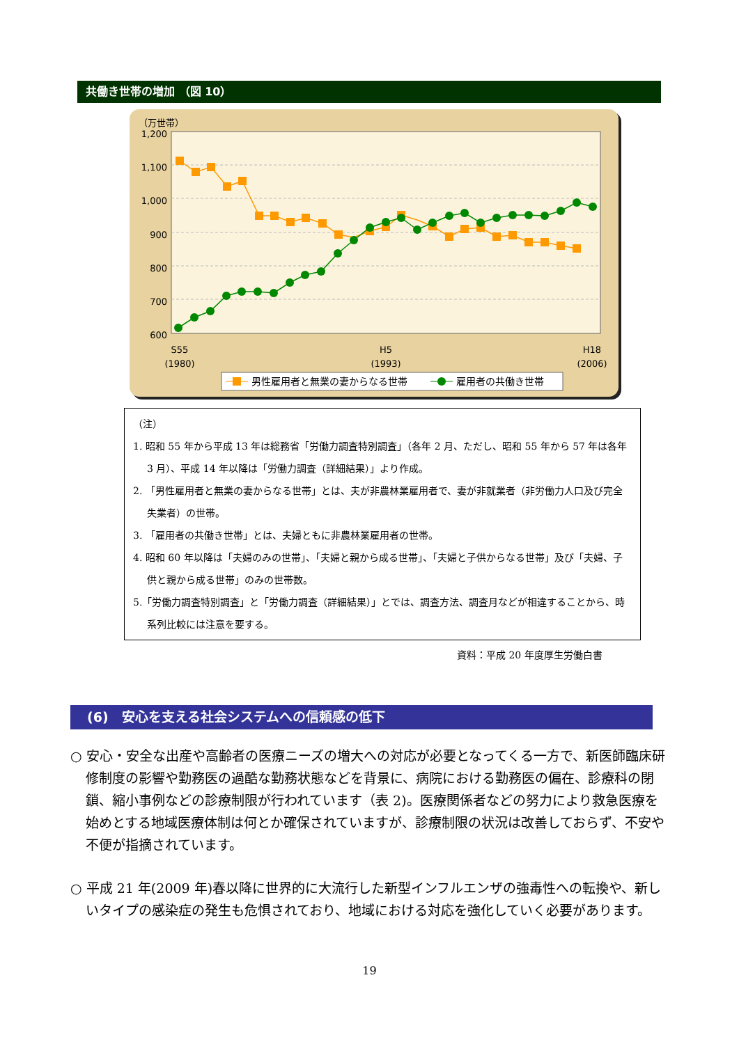共働き世帯の増加 （図 10）
1,200
1,100
1,000
900
800
700
600
（万世帯）
S55
(1980)
H5
(1993)
H18
(2006)
男性雇用者と無業の妻からなる世帯
雇用者の共働き世帯
（注）
1. 昭和 55 年から平成 13 年は総務省「労働力調査特別調査」（各年 2 月、ただし、昭和 55 年から 57 年は各年 3 月）、平成 14 年以降は「労働力調査（詳細結果）」より作成。
2. 「男性雇用者と無業の妻からなる世帯」とは、夫が非農林業雇用者で、妻が非就業者（非労働力人口及び完全失業者）の世帯。
3. 「雇用者の共働き世帯」とは、夫婦ともに非農林業雇用者の世帯。
4. 昭和 60 年以降は「夫婦のみの世帯」、「夫婦と親から成る世帯」、「夫婦と子供からなる世帯」及び「夫婦、子供と親から成る世帯」のみの世帯数。
5.「労働力調査特別調査」と「労働力調査（詳細結果）」とでは、調査方法、調査月などが相違することから、時系列比較には注意を要する。
資料：平成 20 年度厚生労働白書
(6)　安心を支える社会システムへの信頼感の低下
○ 安心・安全な出産や高齢者の医療ニーズの増大への対応が必要となってくる一方で、新医師臨床研修制度の影響や勤務医の過酷な勤務状態などを背景に、病院における勤務医の偏在、診療科の閉鎖、縮小事例などの診療制限が行われています（表 2)。医療関係者などの努力により救急医療を始めとする地域医療体制は何とか確保されていますが、診療制限の状況は改善しておらず、不安や不便が指摘されています。
○ 平成 21 年(2009 年)春以降に世界的に大流行した新型インフルエンザの強毒性への転換や、新しいタイプの感染症の発生も危惧されており、地域における対応を強化していく必要があります。
19